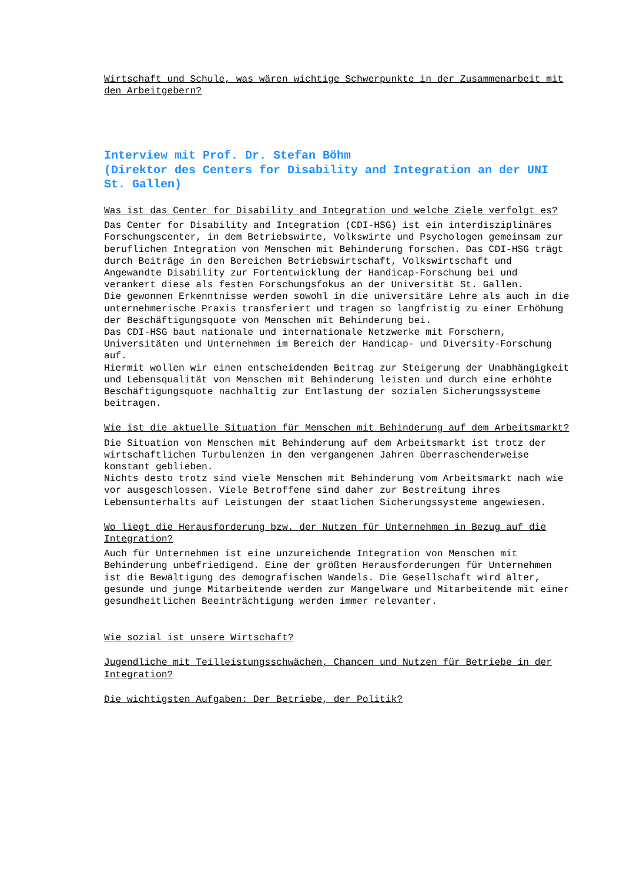Wirtschaft und Schule, was wären wichtige Schwerpunkte in der Zusammenarbeit mit den Arbeitgebern?
Interview mit Prof. Dr. Stefan Böhm
(Direktor des Centers for Disability and Integration an der UNI St. Gallen)
Was ist das Center for Disability and Integration und welche Ziele verfolgt es?
Das Center for Disability and Integration (CDI-HSG) ist ein interdisziplinäres Forschungscenter, in dem Betriebswirte, Volkswirte und Psychologen gemeinsam zur beruflichen Integration von Menschen mit Behinderung forschen. Das CDI-HSG trägt durch Beiträge in den Bereichen Betriebswirtschaft, Volkswirtschaft und Angewandte Disability zur Fortentwicklung der Handicap-Forschung bei und verankert diese als festen Forschungsfokus an der Universität St. Gallen.
Die gewonnen Erkenntnisse werden sowohl in die universitäre Lehre als auch in die unternehmerische Praxis transferiert und tragen so langfristig zu einer Erhöhung der Beschäftigungsquote von Menschen mit Behinderung bei.
Das CDI-HSG baut nationale und internationale Netzwerke mit Forschern, Universitäten und Unternehmen im Bereich der Handicap- und Diversity-Forschung auf.
Hiermit wollen wir einen entscheidenden Beitrag zur Steigerung der Unabhängigkeit und Lebensqualität von Menschen mit Behinderung leisten und durch eine erhöhte Beschäftigungsquote nachhaltig zur Entlastung der sozialen Sicherungssysteme beitragen.
Wie ist die aktuelle Situation für Menschen mit Behinderung auf dem Arbeitsmarkt?
Die Situation von Menschen mit Behinderung auf dem Arbeitsmarkt ist trotz der wirtschaftlichen Turbulenzen in den vergangenen Jahren überraschenderweise konstant geblieben.
Nichts desto trotz sind viele Menschen mit Behinderung vom Arbeitsmarkt nach wie vor ausgeschlossen. Viele Betroffene sind daher zur Bestreitung ihres Lebensunterhalts auf Leistungen der staatlichen Sicherungssysteme angewiesen.
Wo liegt die Herausforderung bzw. der Nutzen für Unternehmen in Bezug auf die Integration?
Auch für Unternehmen ist eine unzureichende Integration von Menschen mit Behinderung unbefriedigend. Eine der größten Herausforderungen für Unternehmen ist die Bewältigung des demografischen Wandels. Die Gesellschaft wird älter, gesunde und junge Mitarbeitende werden zur Mangelware und Mitarbeitende mit einer gesundheitlichen Beeinträchtigung werden immer relevanter.
Wie sozial ist unsere Wirtschaft?
Jugendliche mit Teilleistungsschwächen, Chancen und Nutzen für Betriebe in der Integration?
Die wichtigsten Aufgaben: Der Betriebe, der Politik?